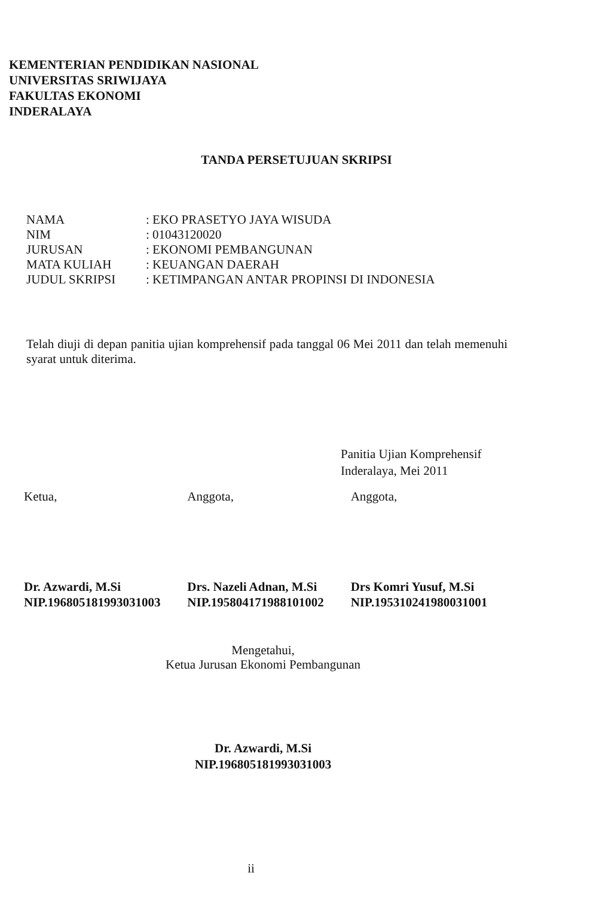KEMENTERIAN PENDIDIKAN NASIONAL
UNIVERSITAS SRIWIJAYA
FAKULTAS EKONOMI
INDERALAYA
TANDA PERSETUJUAN SKRIPSI
| NAMA | : EKO PRASETYO JAYA WISUDA |
| NIM | : 01043120020 |
| JURUSAN | : EKONOMI PEMBANGUNAN |
| MATA KULIAH | : KEUANGAN DAERAH |
| JUDUL SKRIPSI | : KETIMPANGAN ANTAR PROPINSI DI INDONESIA |
Telah diuji di depan panitia ujian komprehensif pada tanggal 06 Mei 2011 dan telah memenuhi syarat untuk diterima.
Panitia Ujian Komprehensif
Inderalaya, Mei 2011
Ketua,
Dr. Azwardi, M.Si
NIP.196805181993031003
Anggota,
Drs. Nazeli Adnan, M.Si
NIP.195804171988101002
Anggota,
Drs Komri Yusuf, M.Si
NIP.195310241980031001
Mengetahui,
Ketua Jurusan Ekonomi Pembangunan
Dr. Azwardi, M.Si
NIP.196805181993031003
ii